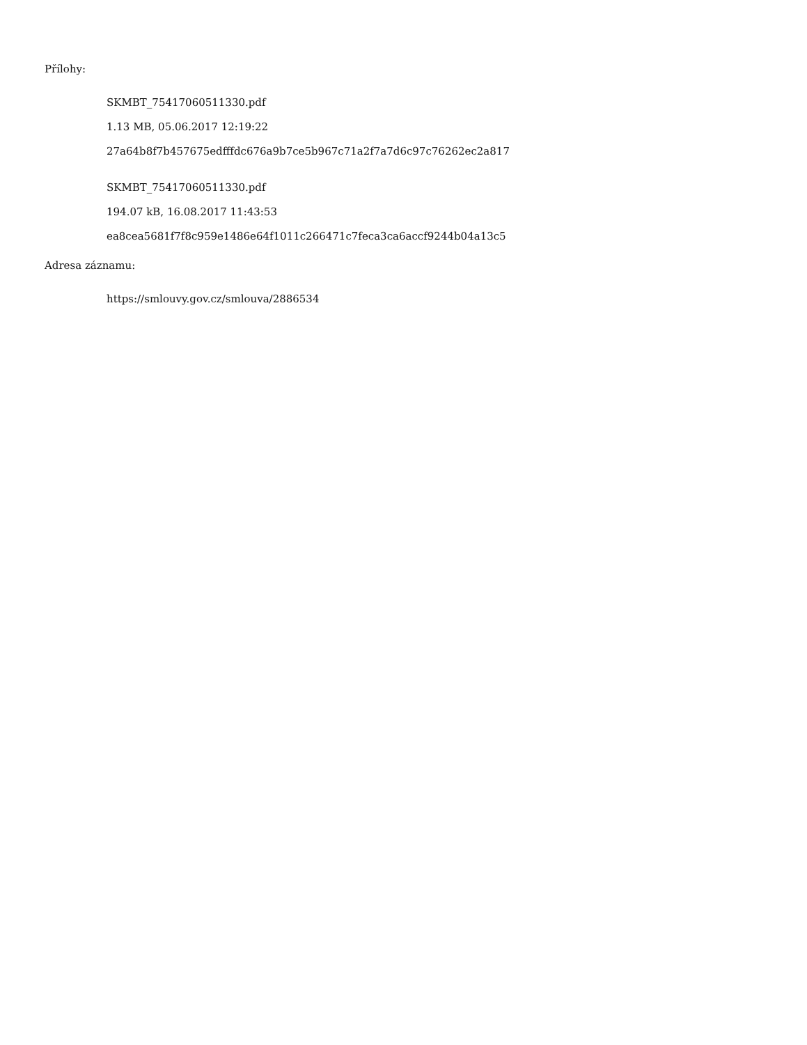Přílohy:
SKMBT_75417060511330.pdf
1.13 MB, 05.06.2017 12:19:22
27a64b8f7b457675edfffdc676a9b7ce5b967c71a2f7a7d6c97c76262ec2a817
SKMBT_75417060511330.pdf
194.07 kB, 16.08.2017 11:43:53
ea8cea5681f7f8c959e1486e64f1011c266471c7feca3ca6accf9244b04a13c5
Adresa záznamu:
https://smlouvy.gov.cz/smlouva/2886534